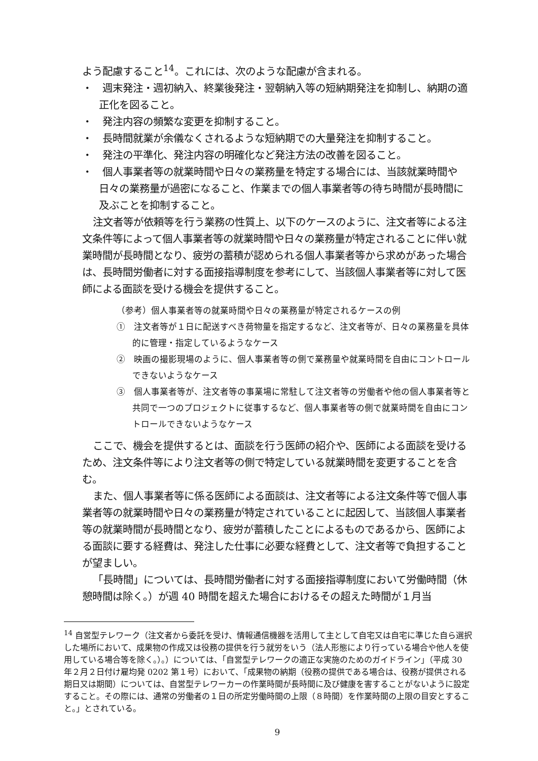よう配慮すること<sup>14</sup>。これには、次のような配慮が含まれる。
・　週末発注・週初納入、終業後発注・翌朝納入等の短納期発注を抑制し、納期の適正化を図ること。
・　発注内容の頻繁な変更を抑制すること。
・　長時間就業が余儀なくされるような短納期での大量発注を抑制すること。
・　発注の平準化、発注内容の明確化など発注方法の改善を図ること。
・　個人事業者等の就業時間や日々の業務量を特定する場合には、当該就業時間や日々の業務量が過密になること、作業までの個人事業者等の待ち時間が長時間に及ぶことを抑制すること。
注文者等が依頼等を行う業務の性質上、以下のケースのように、注文者等による注文条件等によって個人事業者等の就業時間や日々の業務量が特定されることに伴い就業時間が長時間となり、疲労の蓄積が認められる個人事業者等から求めがあった場合は、長時間労働者に対する面接指導制度を参考にして、当該個人事業者等に対して医師による面談を受ける機会を提供すること。
（参考）個人事業者等の就業時間や日々の業務量が特定されるケースの例
①　注文者等が１日に配送すべき荷物量を指定するなど、注文者等が、日々の業務量を具体的に管理・指定しているようなケース
②　映画の撮影現場のように、個人事業者等の側で業務量や就業時間を自由にコントロールできないようなケース
③　個人事業者等が、注文者等の事業場に常駐して注文者等の労働者や他の個人事業者等と共同で一つのプロジェクトに従事するなど、個人事業者等の側で就業時間を自由にコントロールできないようなケース
ここで、機会を提供するとは、面談を行う医師の紹介や、医師による面談を受けるため、注文条件等により注文者等の側で特定している就業時間を変更することを含む。
また、個人事業者等に係る医師による面談は、注文者等による注文条件等で個人事業者等の就業時間や日々の業務量が特定されていることに起因して、当該個人事業者等の就業時間が長時間となり、疲労が蓄積したことによるものであるから、医師による面談に要する経費は、発注した仕事に必要な経費として、注文者等で負担することが望ましい。
「長時間」については、長時間労働者に対する面接指導制度において労働時間（休憩時間は除く。）が週 40 時間を超えた場合におけるその超えた時間が１月当
<sup>14</sup> 自営型テレワーク（注文者から委託を受け、情報通信機器を活用して主として自宅又は自宅に準じた自ら選択した場所において、成果物の作成又は役務の提供を行う就労をいう（法人形態により行っている場合や他人を使用している場合等を除く。）。）については、「自営型テレワークの適正な実施のためのガイドライン」（平成 30 年２月２日付け雇均発 0202 第１号）において、「成果物の納期（役務の提供である場合は、役務が提供される期日又は期間）については、自営型テレワーカーの作業時間が長時間に及び健康を害することがないように設定すること。その際には、通常の労働者の１日の所定労働時間の上限（８時間）を作業時間の上限の目安とすること。」とされている。
9